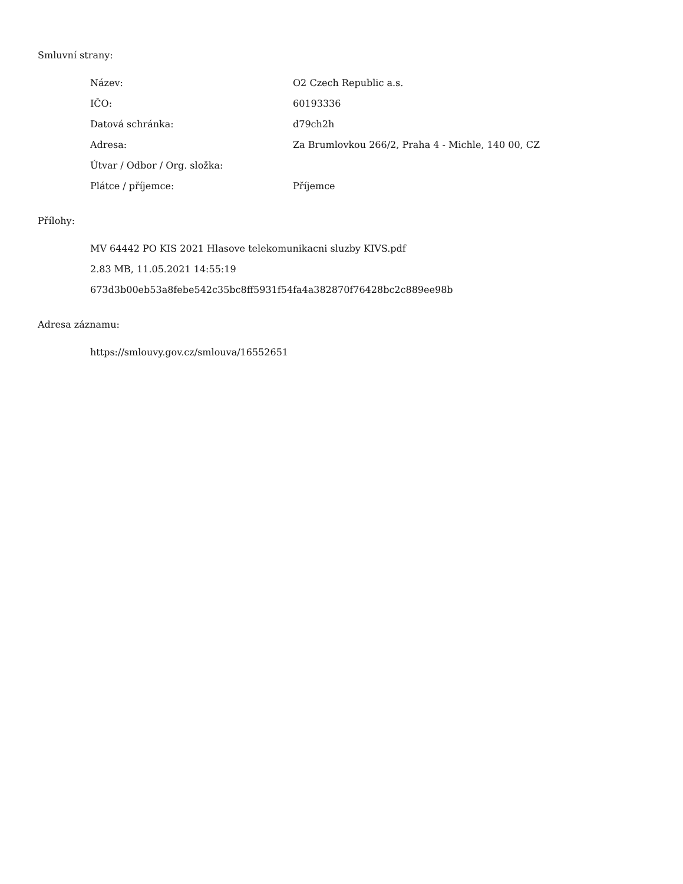Smluvní strany:
| Název: | O2 Czech Republic a.s. |
| IČO: | 60193336 |
| Datová schránka: | d79ch2h |
| Adresa: | Za Brumlovkou 266/2, Praha 4 - Michle, 140 00, CZ |
| Útvar / Odbor / Org. složka: | |
| Plátce / příjemce: | Příjemce |
Přílohy:
MV 64442 PO KIS 2021 Hlasove telekomunikacni sluzby KIVS.pdf
2.83 MB, 11.05.2021 14:55:19
673d3b00eb53a8febe542c35bc8ff5931f54fa4a382870f76428bc2c889ee98b
Adresa záznamu:
https://smlouvy.gov.cz/smlouva/16552651